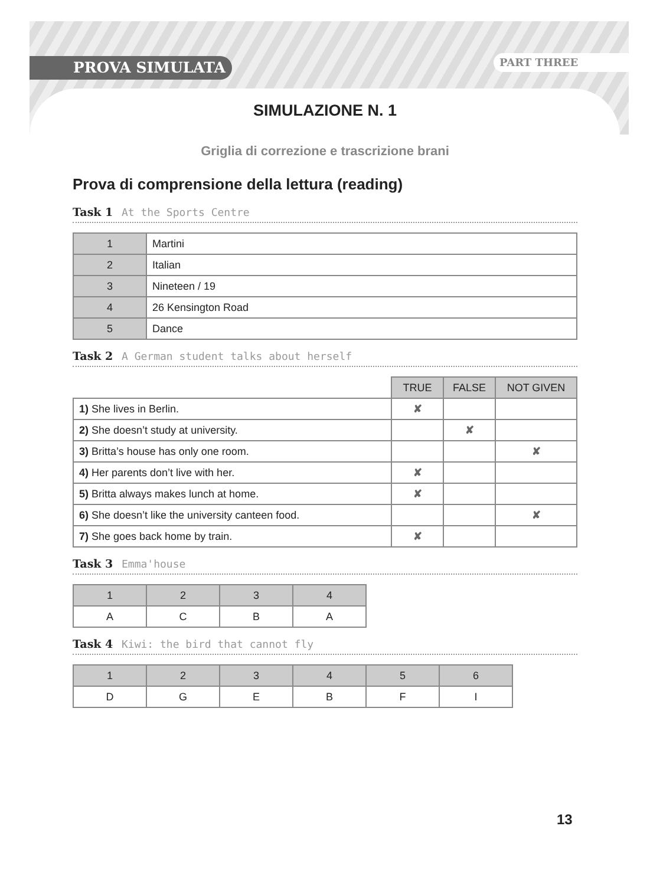PROVA SIMULATA PART THREE
SIMULAZIONE N. 1
Griglia di correzione e trascrizione brani
Prova di comprensione della lettura (reading)
Task 1 At the Sports Centre
| 1 | Martini |
| 2 | Italian |
| 3 | Nineteen / 19 |
| 4 | 26 Kensington Road |
| 5 | Dance |
Task 2 A German student talks about herself
| | TRUE | FALSE | NOT GIVEN |
| 1) She lives in Berlin. | ✘ | | |
| 2) She doesn’t study at university. | | ✘ | |
| 3) Britta’s house has only one room. | | | ✘ |
| 4) Her parents don’t live with her. | ✘ | | |
| 5) Britta always makes lunch at home. | ✘ | | |
| 6) She doesn’t like the university canteen food. | | | ✘ |
| 7) She goes back home by train. | ✘ | | |
Task 3 Emma'house
| 1 | 2 | 3 | 4 |
| --- | --- | --- | --- |
| A | C | B | A |
Task 4 Kiwi: the bird that cannot fly
| 1 | 2 | 3 | 4 | 5 | 6 |
| --- | --- | --- | --- | --- | --- |
| D | G | E | B | F | I |
13